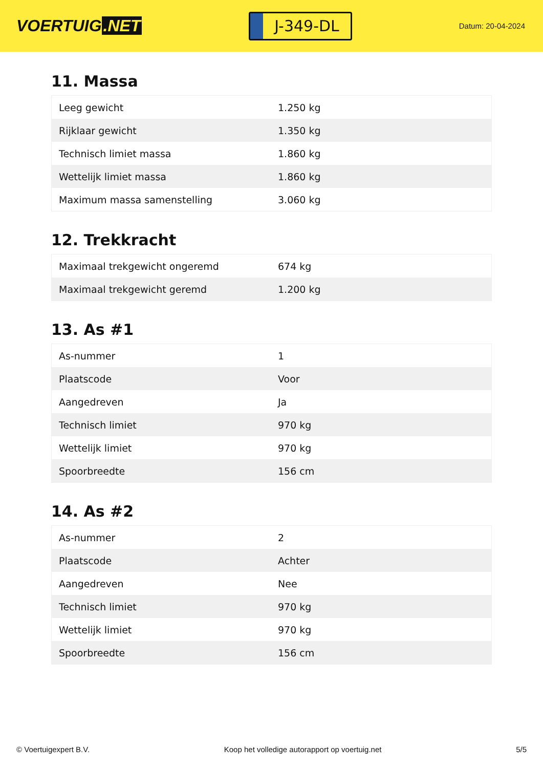VOERTUIG.NET
J-349-DL
Datum: 20-04-2024
11. Massa
| Leeg gewicht | 1.250 kg |
| Rijklaar gewicht | 1.350 kg |
| Technisch limiet massa | 1.860 kg |
| Wettelijk limiet massa | 1.860 kg |
| Maximum massa samenstelling | 3.060 kg |
12. Trekkracht
| Maximaal trekgewicht ongeremd | 674 kg |
| Maximaal trekgewicht geremd | 1.200 kg |
13. As #1
| As-nummer | 1 |
| Plaatscode | Voor |
| Aangedreven | Ja |
| Technisch limiet | 970 kg |
| Wettelijk limiet | 970 kg |
| Spoorbreedte | 156 cm |
14. As #2
| As-nummer | 2 |
| Plaatscode | Achter |
| Aangedreven | Nee |
| Technisch limiet | 970 kg |
| Wettelijk limiet | 970 kg |
| Spoorbreedte | 156 cm |
© Voertuigexpert B.V. Koop het volledige autorapport op voertuig.net 5/5